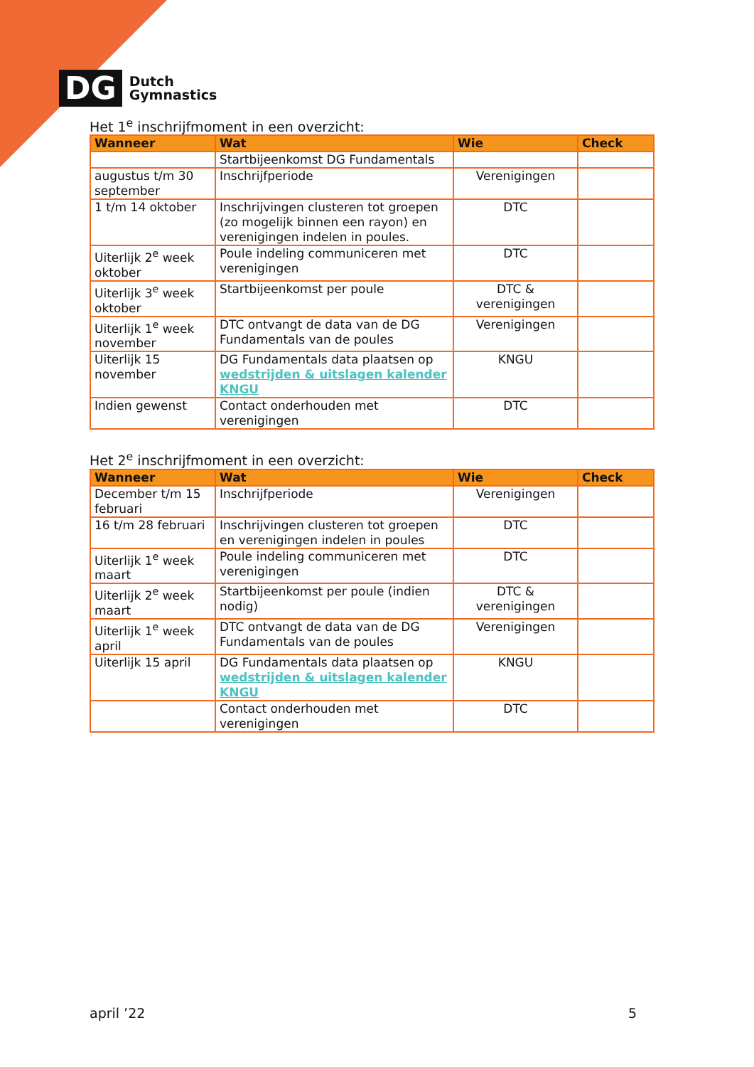DG
Dutch
Gymnastics
Het 1<sup>e</sup> inschrijfmoment in een overzicht:
| Wanneer | Wat | Wie | Check |
| --- | --- | --- | --- |
| | Startbijeenkomst DG Fundamentals | | |
| augustus t/m 30 september | Inschrijfperiode | Verenigingen | |
| 1 t/m 14 oktober | Inschrijvingen clusteren tot groepen (zo mogelijk binnen een rayon) en verenigingen indelen in poules. | DTC | |
| Uiterlijk 2<sup>e</sup> week oktober | Poule indeling communiceren met verenigingen | DTC | |
| Uiterlijk 3<sup>e</sup> week oktober | Startbijeenkomst per poule | DTC & verenigingen | |
| Uiterlijk 1<sup>e</sup> week november | DTC ontvangt de data van de DG Fundamentals van de poules | Verenigingen | |
| Uiterlijk 15 november | DG Fundamentals data plaatsen op wedstrijden & uitslagen kalender KNGU | KNGU | |
| Indien gewenst | Contact onderhouden met verenigingen | DTC | |
Het 2<sup>e</sup> inschrijfmoment in een overzicht:
| Wanneer | Wat | Wie | Check |
| --- | --- | --- | --- |
| December t/m 15 februari | Inschrijfperiode | Verenigingen | |
| 16 t/m 28 februari | Inschrijvingen clusteren tot groepen en verenigingen indelen in poules | DTC | |
| Uiterlijk 1<sup>e</sup> week maart | Poule indeling communiceren met verenigingen | DTC | |
| Uiterlijk 2<sup>e</sup> week maart | Startbijeenkomst per poule (indien nodig) | DTC & verenigingen | |
| Uiterlijk 1<sup>e</sup> week april | DTC ontvangt de data van de DG Fundamentals van de poules | Verenigingen | |
| Uiterlijk 15 april | DG Fundamentals data plaatsen op wedstrijden & uitslagen kalender KNGU | KNGU | |
| | Contact onderhouden met verenigingen | DTC | |
april ’22 5